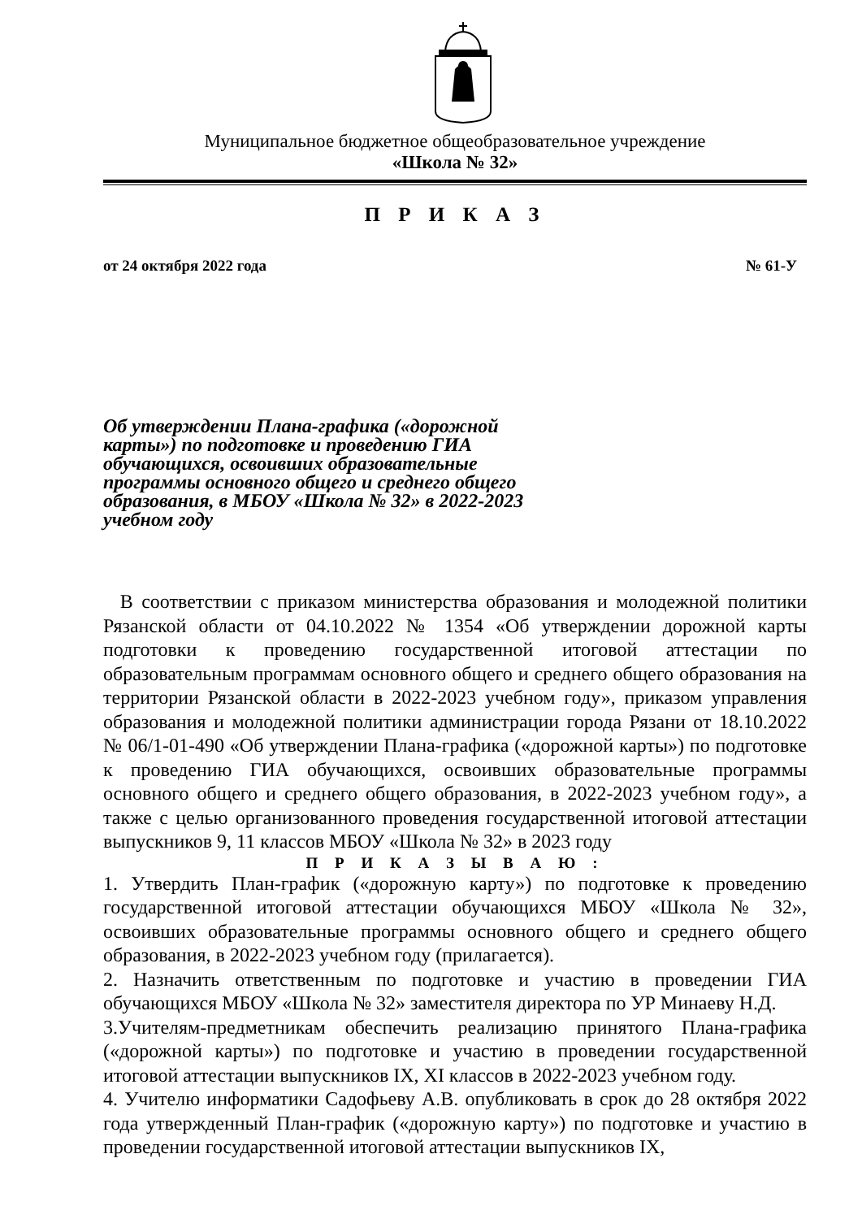Муниципальное бюджетное общеобразовательное учреждение
«Школа № 32»
П Р И К А З
от 24 октября 2022 года № 61-У
Об утверждении Плана-графика («дорожной карты») по подготовке и проведению ГИА обучающихся, освоивших образовательные программы основного общего и среднего общего образования, в МБОУ «Школа № 32» в 2022-2023 учебном году
В соответствии с приказом министерства образования и молодежной политики Рязанской области от 04.10.2022 № 1354 «Об утверждении дорожной карты подготовки к проведению государственной итоговой аттестации по образовательным программам основного общего и среднего общего образования на территории Рязанской области в 2022-2023 учебном году», приказом управления образования и молодежной политики администрации города Рязани от 18.10.2022 № 06/1-01-490 «Об утверждении Плана-графика («дорожной карты») по подготовке к проведению ГИА обучающихся, освоивших образовательные программы основного общего и среднего общего образования, в 2022-2023 учебном году», а также с целью организованного проведения государственной итоговой аттестации выпускников 9, 11 классов МБОУ «Школа № 32» в 2023 году
П Р И К А З Ы В А Ю :
1. Утвердить План-график («дорожную карту») по подготовке к проведению государственной итоговой аттестации обучающихся МБОУ «Школа № 32», освоивших образовательные программы основного общего и среднего общего образования, в 2022-2023 учебном году (прилагается).
2. Назначить ответственным по подготовке и участию в проведении ГИА обучающихся МБОУ «Школа № 32» заместителя директора по УР Минаеву Н.Д.
3.Учителям-предметникам обеспечить реализацию принятого Плана-графика («дорожной карты») по подготовке и участию в проведении государственной итоговой аттестации выпускников IX, XI классов в 2022-2023 учебном году.
4. Учителю информатики Садофьеву А.В. опубликовать в срок до 28 октября 2022 года утвержденный План-график («дорожную карту») по подготовке и участию в проведении государственной итоговой аттестации выпускников IX,